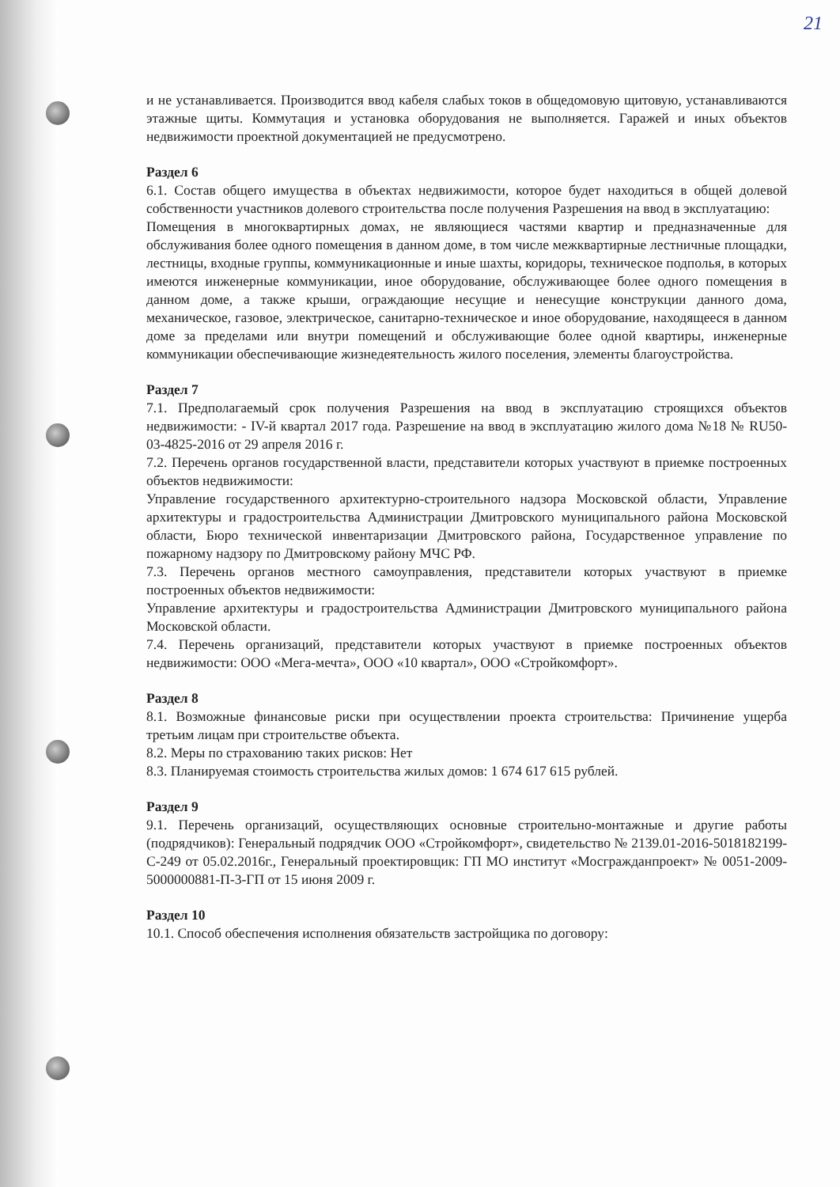21
и не устанавливается. Производится ввод кабеля слабых токов в общедомовую щитовую, устанавливаются этажные щиты. Коммутация и установка оборудования не выполняется. Гаражей и иных объектов недвижимости проектной документацией не предусмотрено.
Раздел 6
6.1. Состав общего имущества в объектах недвижимости, которое будет находиться в общей долевой собственности участников долевого строительства после получения Разрешения на ввод в эксплуатацию:
Помещения в многоквартирных домах, не являющиеся частями квартир и предназначенные для обслуживания более одного помещения в данном доме, в том числе межквартирные лестничные площадки, лестницы, входные группы, коммуникационные и иные шахты, коридоры, техническое подполья, в которых имеются инженерные коммуникации, иное оборудование, обслуживающее более одного помещения в данном доме, а также крыши, ограждающие несущие и ненесущие конструкции данного дома, механическое, газовое, электрическое, санитарно-техническое и иное оборудование, находящееся в данном доме за пределами или внутри помещений и обслуживающие более одной квартиры, инженерные коммуникации обеспечивающие жизнедеятельность жилого поселения, элементы благоустройства.
Раздел 7
7.1. Предполагаемый срок получения Разрешения на ввод в эксплуатацию строящихся объектов недвижимости: - IV-й квартал 2017 года. Разрешение на ввод в эксплуатацию жилого дома №18 № RU50-03-4825-2016 от 29 апреля 2016 г.
7.2. Перечень органов государственной власти, представители которых участвуют в приемке построенных объектов недвижимости:
Управление государственного архитектурно-строительного надзора Московской области, Управление архитектуры и градостроительства Администрации Дмитровского муниципального района Московской области, Бюро технической инвентаризации Дмитровского района, Государственное управление по пожарному надзору по Дмитровскому району МЧС РФ.
7.3. Перечень органов местного самоуправления, представители которых участвуют в приемке построенных объектов недвижимости:
Управление архитектуры и градостроительства Администрации Дмитровского муниципального района Московской области.
7.4. Перечень организаций, представители которых участвуют в приемке построенных объектов недвижимости: ООО «Мега-мечта», ООО «10 квартал», ООО «Стройкомфорт».
Раздел 8
8.1. Возможные финансовые риски при осуществлении проекта строительства: Причинение ущерба третьим лицам при строительстве объекта.
8.2. Меры по страхованию таких рисков: Нет
8.3. Планируемая стоимость строительства жилых домов: 1 674 617 615 рублей.
Раздел 9
9.1. Перечень организаций, осуществляющих основные строительно-монтажные и другие работы (подрядчиков): Генеральный подрядчик ООО «Стройкомфорт», свидетельство № 2139.01-2016-5018182199-С-249 от 05.02.2016г., Генеральный проектировщик: ГП МО институт «Мосгражданпроект» № 0051-2009-5000000881-П-3-ГП от 15 июня 2009 г.
Раздел 10
10.1. Способ обеспечения исполнения обязательств застройщика по договору: